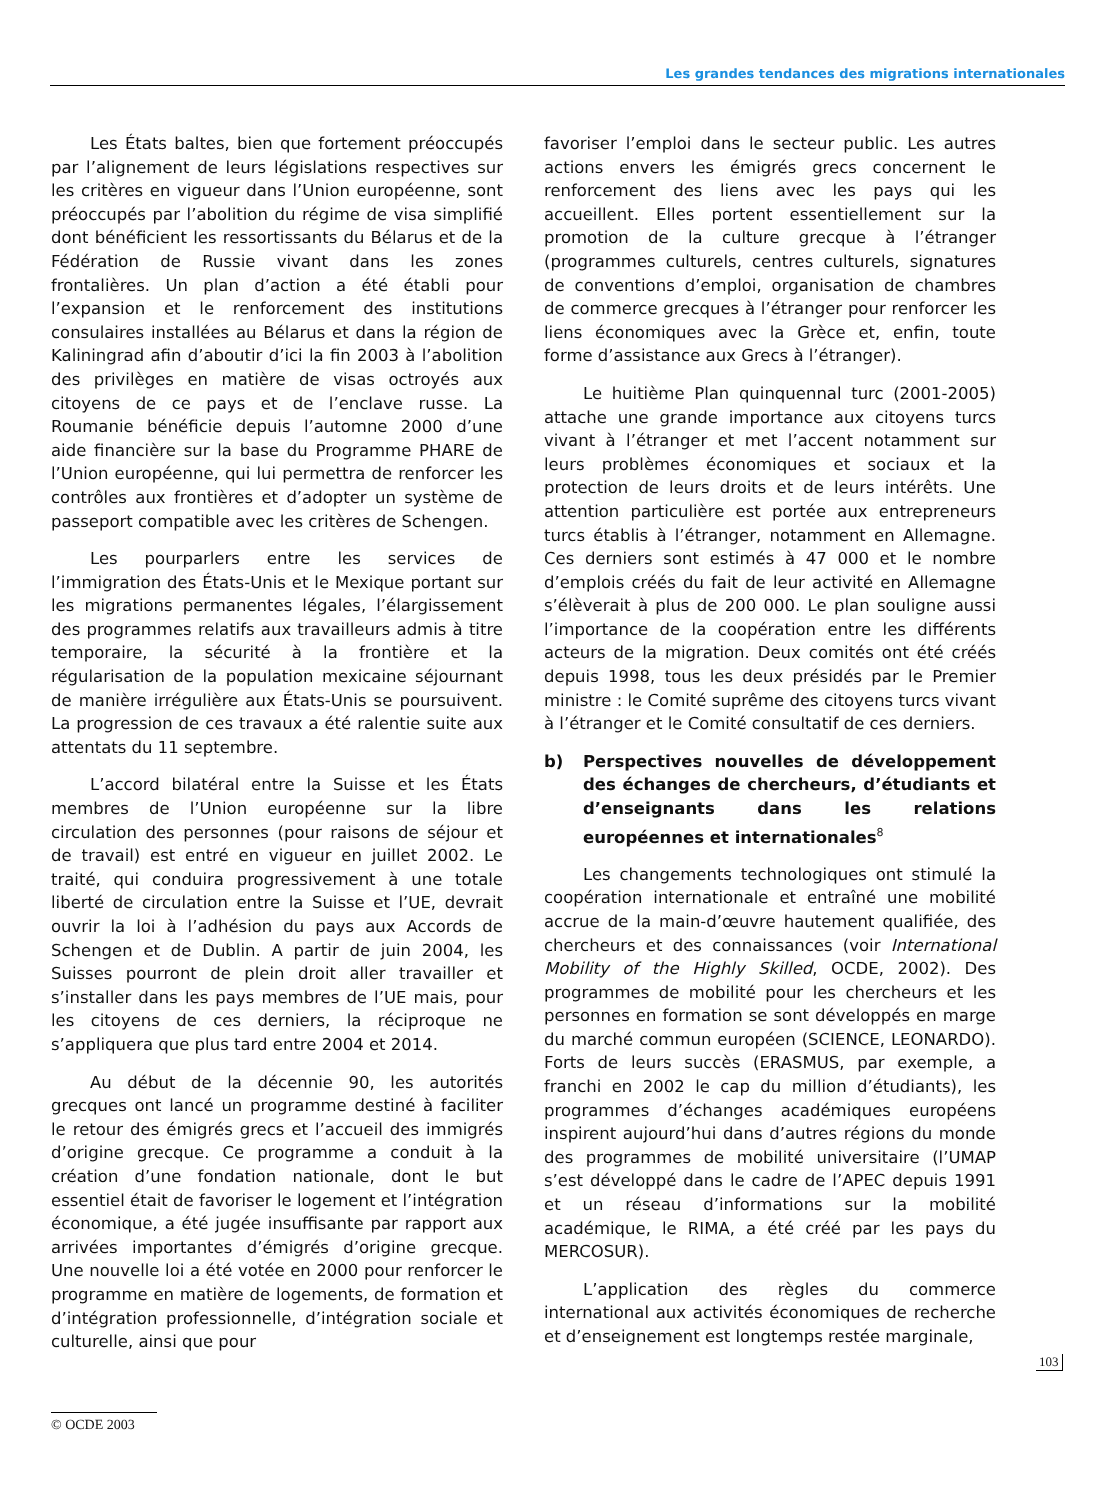Les grandes tendances des migrations internationales
Les États baltes, bien que fortement préoccupés par l’alignement de leurs législations respectives sur les critères en vigueur dans l’Union européenne, sont préoccupés par l’abolition du régime de visa simplifié dont bénéficient les ressortissants du Bélarus et de la Fédération de Russie vivant dans les zones frontalières. Un plan d’action a été établi pour l’expansion et le renforcement des institutions consulaires installées au Bélarus et dans la région de Kaliningrad afin d’aboutir d’ici la fin 2003 à l’abolition des privilèges en matière de visas octroyés aux citoyens de ce pays et de l’enclave russe. La Roumanie bénéficie depuis l’automne 2000 d’une aide financière sur la base du Programme PHARE de l’Union européenne, qui lui permettra de renforcer les contrôles aux frontières et d’adopter un système de passeport compatible avec les critères de Schengen.
Les pourparlers entre les services de l’immigration des États-Unis et le Mexique portant sur les migrations permanentes légales, l’élargissement des programmes relatifs aux travailleurs admis à titre temporaire, la sécurité à la frontière et la régularisation de la population mexicaine séjournant de manière irrégulière aux États-Unis se poursuivent. La progression de ces travaux a été ralentie suite aux attentats du 11 septembre.
L’accord bilatéral entre la Suisse et les États membres de l’Union européenne sur la libre circulation des personnes (pour raisons de séjour et de travail) est entré en vigueur en juillet 2002. Le traité, qui conduira progressivement à une totale liberté de circulation entre la Suisse et l’UE, devrait ouvrir la loi à l’adhésion du pays aux Accords de Schengen et de Dublin. A partir de juin 2004, les Suisses pourront de plein droit aller travailler et s’installer dans les pays membres de l’UE mais, pour les citoyens de ces derniers, la réciproque ne s’appliquera que plus tard entre 2004 et 2014.
Au début de la décennie 90, les autorités grecques ont lancé un programme destiné à faciliter le retour des émigrés grecs et l’accueil des immigrés d’origine grecque. Ce programme a conduit à la création d’une fondation nationale, dont le but essentiel était de favoriser le logement et l’intégration économique, a été jugée insuffisante par rapport aux arrivées importantes d’émigrés d’origine grecque. Une nouvelle loi a été votée en 2000 pour renforcer le programme en matière de logements, de formation et d’intégration professionnelle, d’intégration sociale et culturelle, ainsi que pour
favoriser l’emploi dans le secteur public. Les autres actions envers les émigrés grecs concernent le renforcement des liens avec les pays qui les accueillent. Elles portent essentiellement sur la promotion de la culture grecque à l’étranger (programmes culturels, centres culturels, signatures de conventions d’emploi, organisation de chambres de commerce grecques à l’étranger pour renforcer les liens économiques avec la Grèce et, enfin, toute forme d’assistance aux Grecs à l’étranger).
Le huitième Plan quinquennal turc (2001-2005) attache une grande importance aux citoyens turcs vivant à l’étranger et met l’accent notamment sur leurs problèmes économiques et sociaux et la protection de leurs droits et de leurs intérêts. Une attention particulière est portée aux entrepreneurs turcs établis à l’étranger, notamment en Allemagne. Ces derniers sont estimés à 47 000 et le nombre d’emplois créés du fait de leur activité en Allemagne s’élèverait à plus de 200 000. Le plan souligne aussi l’importance de la coopération entre les différents acteurs de la migration. Deux comités ont été créés depuis 1998, tous les deux présidés par le Premier ministre : le Comité suprême des citoyens turcs vivant à l’étranger et le Comité consultatif de ces derniers.
b) Perspectives nouvelles de développement des échanges de chercheurs, d’étudiants et d’enseignants dans les relations européennes et internationales<sup>8</sup>
Les changements technologiques ont stimulé la coopération internationale et entraîné une mobilité accrue de la main-d’œuvre hautement qualifiée, des chercheurs et des connaissances (voir International Mobility of the Highly Skilled, OCDE, 2002). Des programmes de mobilité pour les chercheurs et les personnes en formation se sont développés en marge du marché commun européen (SCIENCE, LEONARDO). Forts de leurs succès (ERASMUS, par exemple, a franchi en 2002 le cap du million d’étudiants), les programmes d’échanges académiques européens inspirent aujourd’hui dans d’autres régions du monde des programmes de mobilité universitaire (l’UMAP s’est développé dans le cadre de l’APEC depuis 1991 et un réseau d’informations sur la mobilité académique, le RIMA, a été créé par les pays du MERCOSUR).
L’application des règles du commerce international aux activités économiques de recherche et d’enseignement est longtemps restée marginale,
103
© OCDE 2003